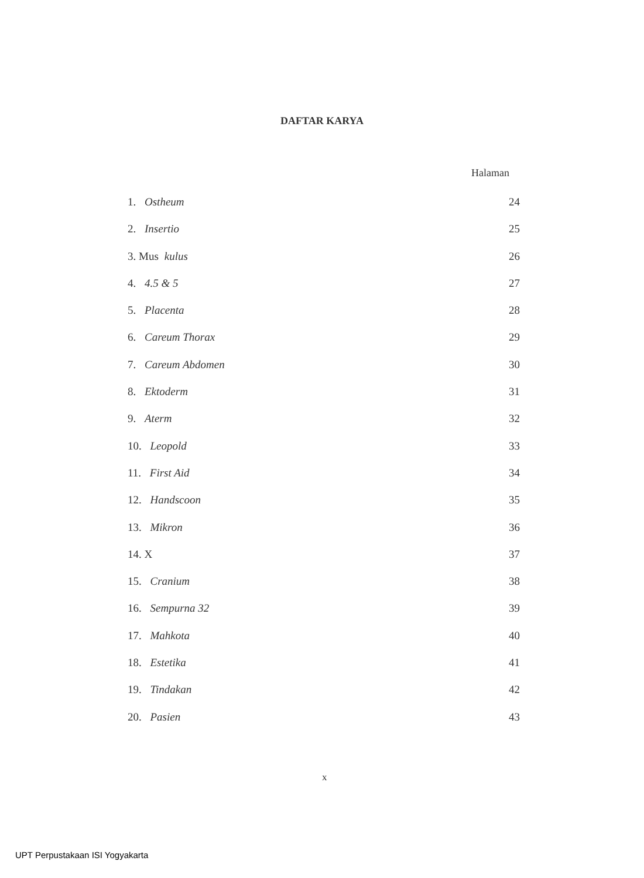DAFTAR KARYA
Halaman
1. Ostheum 24
2. Insertio 25
3. Mus kulus 26
4. 4.5 & 5 27
5. Placenta 28
6. Careum Thorax 29
7. Careum Abdomen 30
8. Ektoderm 31
9. Aterm 32
10. Leopold 33
11. First Aid 34
12. Handscoon 35
13. Mikron 36
14. X 37
15. Cranium 38
16. Sempurna 32 39
17. Mahkota 40
18. Estetika 41
19. Tindakan 42
20. Pasien 43
x
UPT Perpustakaan ISI Yogyakarta